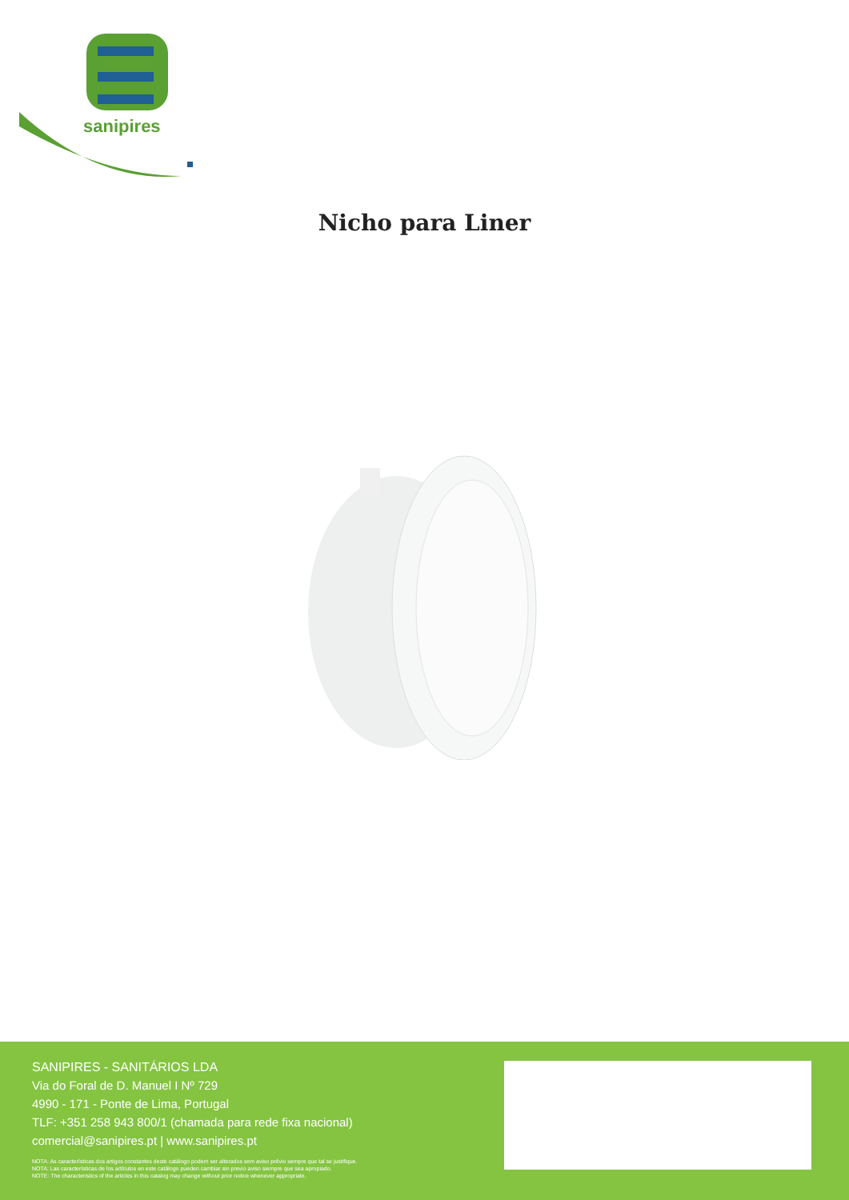sanipires
Nicho para Liner
SANIPIRES - SANITÁRIOS LDA
Via do Foral de D. Manuel I Nº 729
4990 - 171 - Ponte de Lima, Portugal
TLF: +351 258 943 800/1 (chamada para rede fixa nacional)
comercial@sanipires.pt | www.sanipires.pt
NOTA: As características dos artigos constantes deste catálogo podem ser alterados sem aviso prévio sempre que tal se justifique.
NOTA: Las características de los artículos en este catálogo pueden cambiar sin previo aviso siempre que sea apropiado.
NOTE: The characteristics of the articles in this catalog may change without prior notice whenever appropriate.